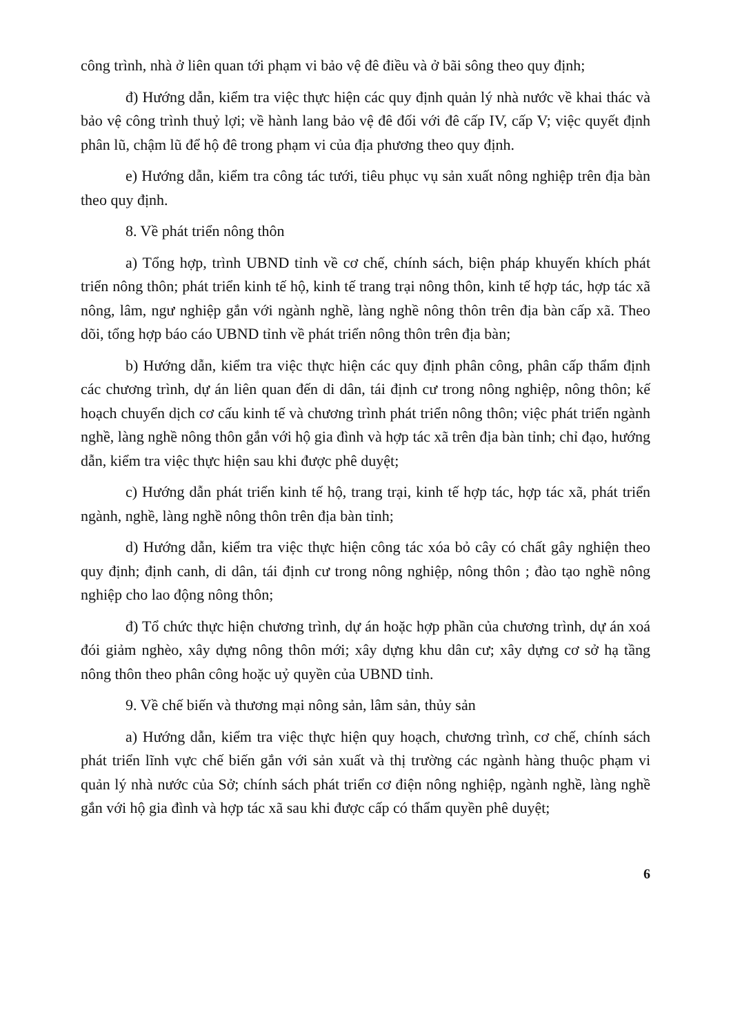công trình, nhà ở liên quan tới phạm vi bảo vệ đê điều và ở bãi sông theo quy định;
đ) Hướng dẫn, kiểm tra việc thực hiện các quy định quản lý nhà nước về khai thác và bảo vệ công trình thuỷ lợi; về hành lang bảo vệ đê đối với đê cấp IV, cấp V; việc quyết định phân lũ, chậm lũ để hộ đê trong phạm vi của địa phương theo quy định.
e) Hướng dẫn, kiểm tra công tác tưới, tiêu phục vụ sản xuất nông nghiệp trên địa bàn theo quy định.
8. Về phát triển nông thôn
a) Tổng hợp, trình UBND tỉnh về cơ chế, chính sách, biện pháp khuyến khích phát triển nông thôn; phát triển kinh tế hộ, kinh tế trang trại nông thôn, kinh tế hợp tác, hợp tác xã nông, lâm, ngư nghiệp gắn với ngành nghề, làng nghề nông thôn trên địa bàn cấp xã. Theo dõi, tổng hợp báo cáo UBND tỉnh về phát triển nông thôn trên địa bàn;
b) Hướng dẫn, kiểm tra việc thực hiện các quy định phân công, phân cấp thẩm định các chương trình, dự án liên quan đến di dân, tái định cư trong nông nghiệp, nông thôn; kế hoạch chuyển dịch cơ cấu kinh tế và chương trình phát triển nông thôn; việc phát triển ngành nghề, làng nghề nông thôn gắn với hộ gia đình và hợp tác xã trên địa bàn tỉnh; chỉ đạo, hướng dẫn, kiểm tra việc thực hiện sau khi được phê duyệt;
c) Hướng dẫn phát triển kinh tế hộ, trang trại, kinh tế hợp tác, hợp tác xã, phát triển ngành, nghề, làng nghề nông thôn trên địa bàn tỉnh;
d) Hướng dẫn, kiểm tra việc thực hiện công tác xóa bỏ cây có chất gây nghiện theo quy định; định canh, di dân, tái định cư trong nông nghiệp, nông thôn ; đào tạo nghề nông nghiệp cho lao động nông thôn;
đ) Tổ chức thực hiện chương trình, dự án hoặc hợp phần của chương trình, dự án xoá đói giảm nghèo, xây dựng nông thôn mới; xây dựng khu dân cư; xây dựng cơ sở hạ tầng nông thôn theo phân công hoặc uỷ quyền của UBND tỉnh.
9. Về chế biến và thương mại nông sản, lâm sản, thủy sản
a) Hướng dẫn, kiểm tra việc thực hiện quy hoạch, chương trình, cơ chế, chính sách phát triển lĩnh vực chế biến gắn với sản xuất và thị trường các ngành hàng thuộc phạm vi quản lý nhà nước của Sở; chính sách phát triển cơ điện nông nghiệp, ngành nghề, làng nghề gắn với hộ gia đình và hợp tác xã sau khi được cấp có thẩm quyền phê duyệt;
6